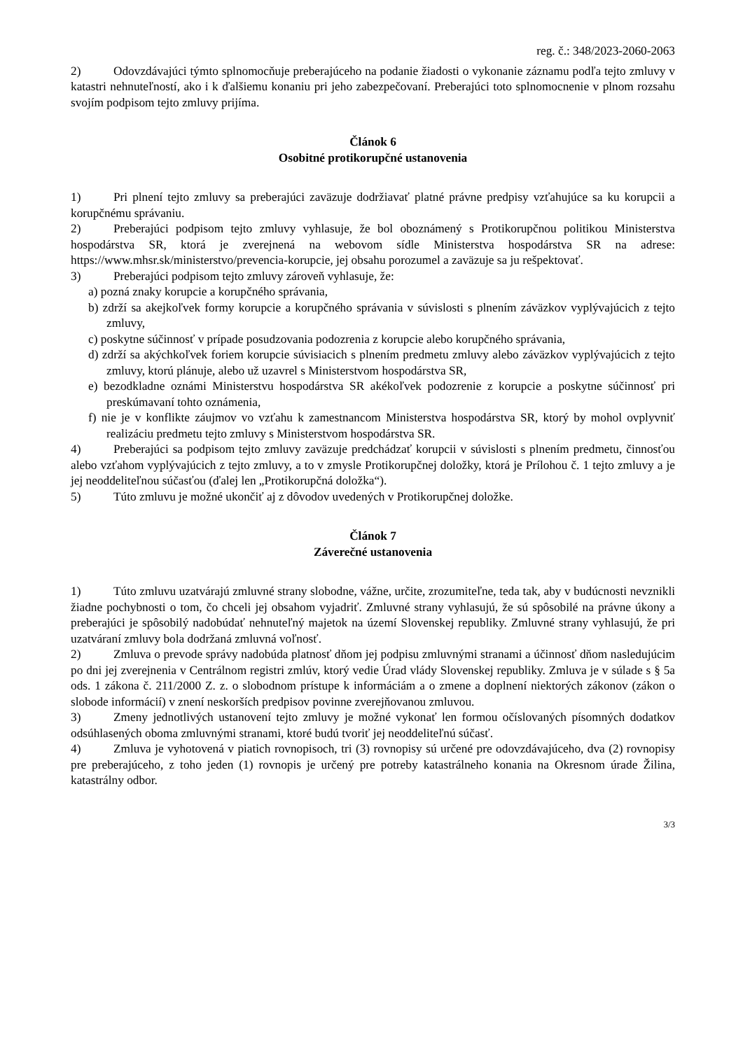reg. č.: 348/2023-2060-2063
2) Odovzdávajúci týmto splnomocňuje preberajúceho na podanie žiadosti o vykonanie záznamu podľa tejto zmluvy v katastri nehnuteľností, ako i k ďalšiemu konaniu pri jeho zabezpečovaní. Preberajúci toto splnomocnenie v plnom rozsahu svojím podpisom tejto zmluvy prijíma.
Článok 6
Osobitné protikorupčné ustanovenia
1) Pri plnení tejto zmluvy sa preberajúci zaväzuje dodržiavať platné právne predpisy vzťahujúce sa ku korupcii a korupčnému správaniu.
2) Preberajúci podpisom tejto zmluvy vyhlasuje, že bol oboznámený s Protikorupčnou politikou Ministerstva hospodárstva SR, ktorá je zverejnená na webovom sídle Ministerstva hospodárstva SR na adrese: https://www.mhsr.sk/ministerstvo/prevencia-korupcie, jej obsahu porozumel a zaväzuje sa ju rešpektovať.
3) Preberajúci podpisom tejto zmluvy zároveň vyhlasuje, že:
a) pozná znaky korupcie a korupčného správania,
b) zdrží sa akejkoľvek formy korupcie a korupčného správania v súvislosti s plnením záväzkov vyplývajúcich z tejto zmluvy,
c) poskytne súčinnosť v prípade posudzovania podozrenia z korupcie alebo korupčného správania,
d) zdrží sa akýchkoľvek foriem korupcie súvisiacich s plnením predmetu zmluvy alebo záväzkov vyplývajúcich z tejto zmluvy, ktorú plánuje, alebo už uzavrel s Ministerstvom hospodárstva SR,
e) bezodkladne oznámi Ministerstvu hospodárstva SR akékoľvek podozrenie z korupcie a poskytne súčinnosť pri preskúmavaní tohto oznámenia,
f) nie je v konflikte záujmov vo vzťahu k zamestnancom Ministerstva hospodárstva SR, ktorý by mohol ovplyvniť realizáciu predmetu tejto zmluvy s Ministerstvom hospodárstva SR.
4) Preberajúci sa podpisom tejto zmluvy zaväzuje predchádzať korupcii v súvislosti s plnením predmetu, činnosťou alebo vzťahom vyplývajúcich z tejto zmluvy, a to v zmysle Protikorupčnej doložky, ktorá je Prílohou č. 1 tejto zmluvy a je jej neoddeliteľnou súčasťou (ďalej len „Protikorupčná doložka“).
5) Túto zmluvu je možné ukončiť aj z dôvodov uvedených v Protikorupčnej doložke.
Článok 7
Záverečné ustanovenia
1) Túto zmluvu uzatvárajú zmluvné strany slobodne, vážne, určite, zrozumiteľne, teda tak, aby v budúcnosti nevznikli žiadne pochybnosti o tom, čo chceli jej obsahom vyjadriť. Zmluvné strany vyhlasujú, že sú spôsobilé na právne úkony a preberajúci je spôsobilý nadobúdať nehnuteľný majetok na území Slovenskej republiky. Zmluvné strany vyhlasujú, že pri uzatváraní zmluvy bola dodržaná zmluvná voľnosť.
2) Zmluva o prevode správy nadobúda platnosť dňom jej podpisu zmluvnými stranami a účinnosť dňom nasledujúcim po dni jej zverejnenia v Centrálnom registri zmlúv, ktorý vedie Úrad vlády Slovenskej republiky. Zmluva je v súlade s § 5a ods. 1 zákona č. 211/2000 Z. z. o slobodnom prístupe k informáciám a o zmene a doplnení niektorých zákonov (zákon o slobode informácií) v znení neskorších predpisov povinne zverejňovanou zmluvou.
3) Zmeny jednotlivých ustanovení tejto zmluvy je možné vykonať len formou očíslovaných písomných dodatkov odsúhlasených oboma zmluvnými stranami, ktoré budú tvoriť jej neoddeliteľnú súčasť.
4) Zmluva je vyhotovená v piatich rovnopisoch, tri (3) rovnopisy sú určené pre odovzdávajúceho, dva (2) rovnopisy pre preberajúceho, z toho jeden (1) rovnopis je určený pre potreby katastrálneho konania na Okresnom úrade Žilina, katastrálny odbor.
3/3